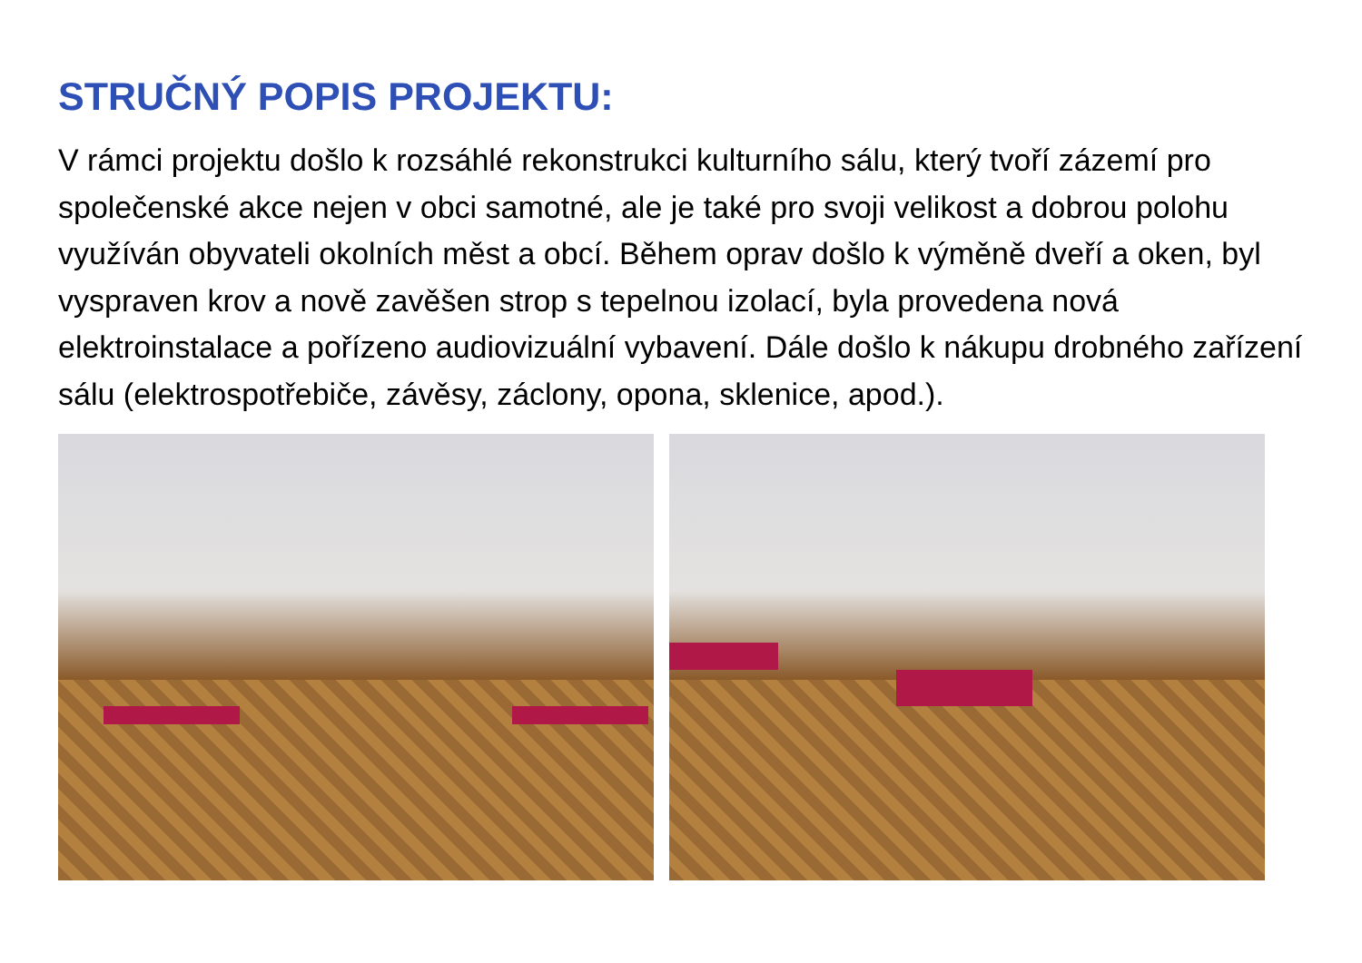STRUČNÝ POPIS PROJEKTU:
V rámci projektu došlo k rozsáhlé rekonstrukci kulturního sálu, který tvoří zázemí pro společenské akce nejen v obci samotné, ale je také pro svoji velikost a dobrou polohu využíván obyvateli okolních měst a obcí. Během oprav došlo k výměně dveří a oken, byl vyspraven krov a nově zavěšen strop s tepelnou izolací, byla provedena nová elektroinstalace a pořízeno audiovizuální vybavení. Dále došlo k nákupu drobného zařízení sálu (elektrospotřebiče, závěsy, záclony, opona, sklenice, apod.).